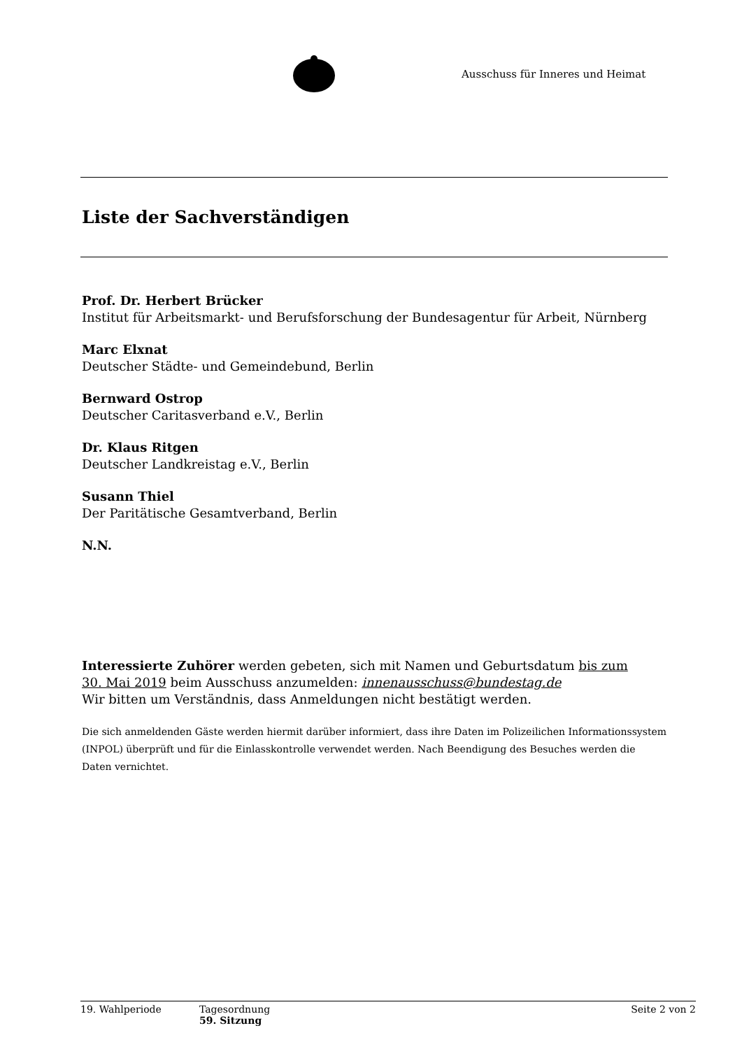Ausschuss für Inneres und Heimat
Liste der Sachverständigen
Prof. Dr. Herbert Brücker
Institut für Arbeitsmarkt- und Berufsforschung der Bundesagentur für Arbeit, Nürnberg
Marc Elxnat
Deutscher Städte- und Gemeindebund, Berlin
Bernward Ostrop
Deutscher Caritasverband e.V., Berlin
Dr. Klaus Ritgen
Deutscher Landkreistag e.V., Berlin
Susann Thiel
Der Paritätische Gesamtverband, Berlin
N.N.
Interessierte Zuhörer werden gebeten, sich mit Namen und Geburtsdatum bis zum
30. Mai 2019 beim Ausschuss anzumelden: innenausschuss@bundestag.de
Wir bitten um Verständnis, dass Anmeldungen nicht bestätigt werden.
Die sich anmeldenden Gäste werden hiermit darüber informiert, dass ihre Daten im Polizeilichen Informationssystem (INPOL) überprüft und für die Einlasskontrolle verwendet werden. Nach Beendigung des Besuches werden die Daten vernichtet.
19. Wahlperiode Tagesordnung
59. Sitzung
Seite 2 von 2